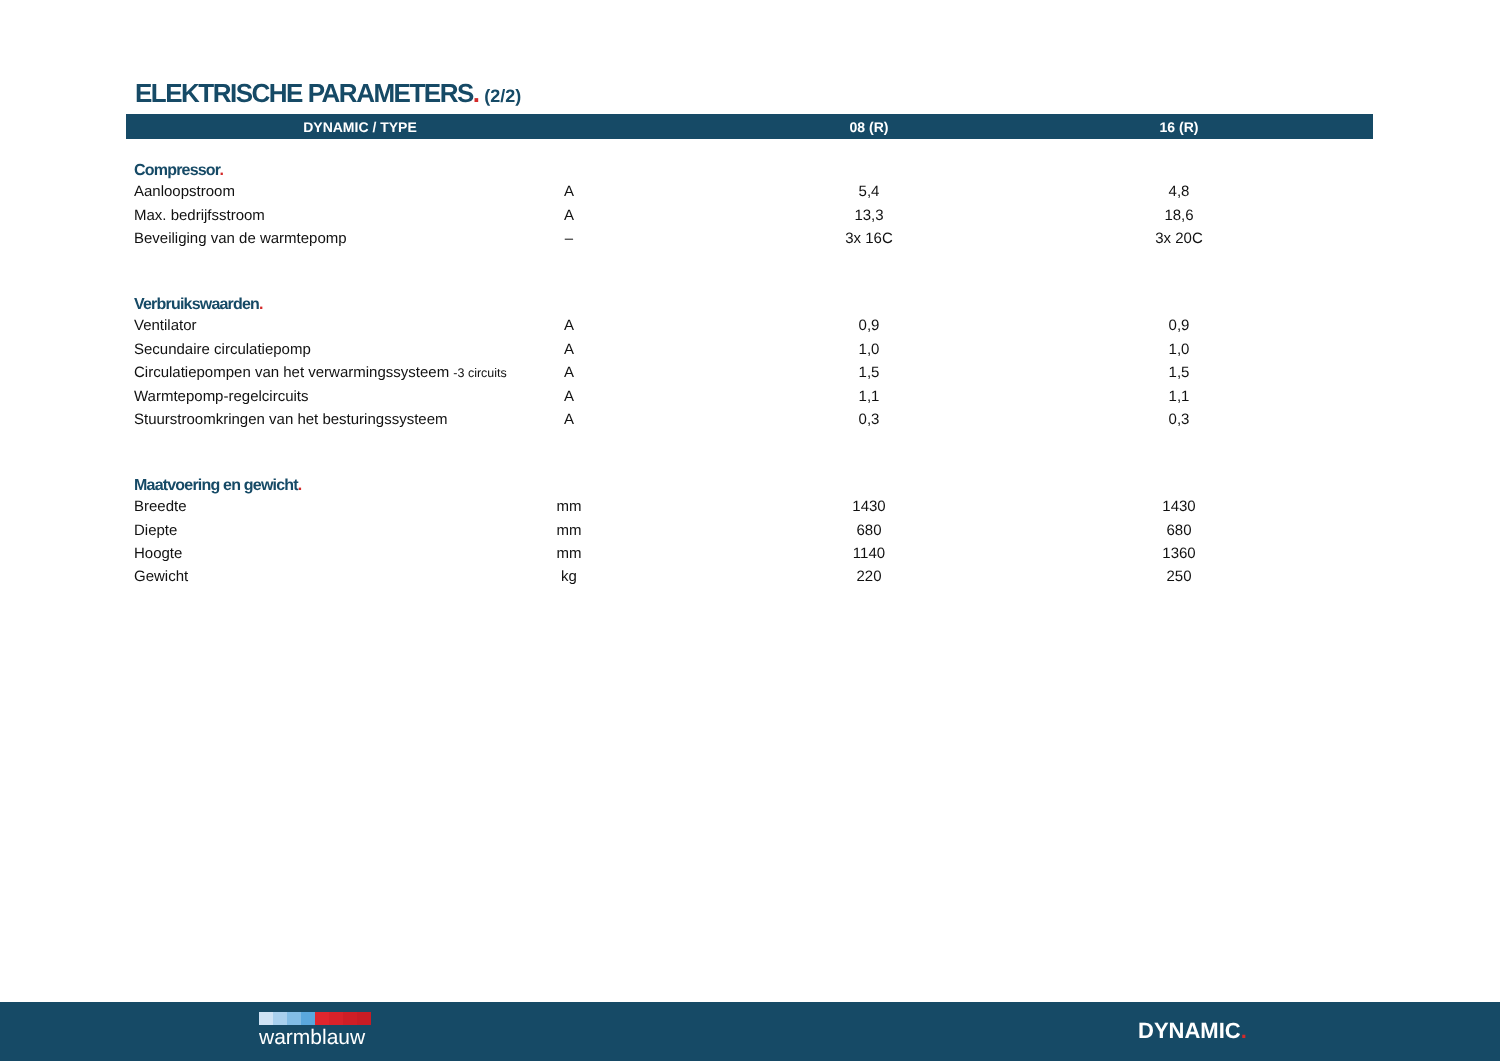ELEKTRISCHE PARAMETERS. (2/2)
| DYNAMIC / TYPE | | | 08 (R) | | 16 (R) | |
| --- | --- | --- | --- | --- | --- | --- |
| Compressor . | | | | | | |
| Aanloopstroom | A | | 5,4 | | 4,8 | |
| Max. bedrijfsstroom | A | | 13,3 | | 18,6 | |
| Beveiliging van de warmtepomp | – | | 3x 16C | | 3x 20C | |
| Verbruikswaarden . | | | | | | |
| Ventilator | A | | 0,9 | | 0,9 | |
| Secundaire circulatiepomp | A | | 1,0 | | 1,0 | |
| Circulatiepompen van het verwarmingssysteem -3 circuits | A | | 1,5 | | 1,5 | |
| Warmtepomp-regelcircuits | A | | 1,1 | | 1,1 | |
| Stuurstroomkringen van het besturingssysteem | A | | 0,3 | | 0,3 | |
| Maatvoering en gewicht . | | | | | | |
| Breedte | mm | | 1430 | | 1430 | |
| Diepte | mm | | 680 | | 680 | |
| Hoogte | mm | | 1140 | | 1360 | |
| Gewicht | kg | | 220 | | 250 | |
warmblauw DYNAMIC.